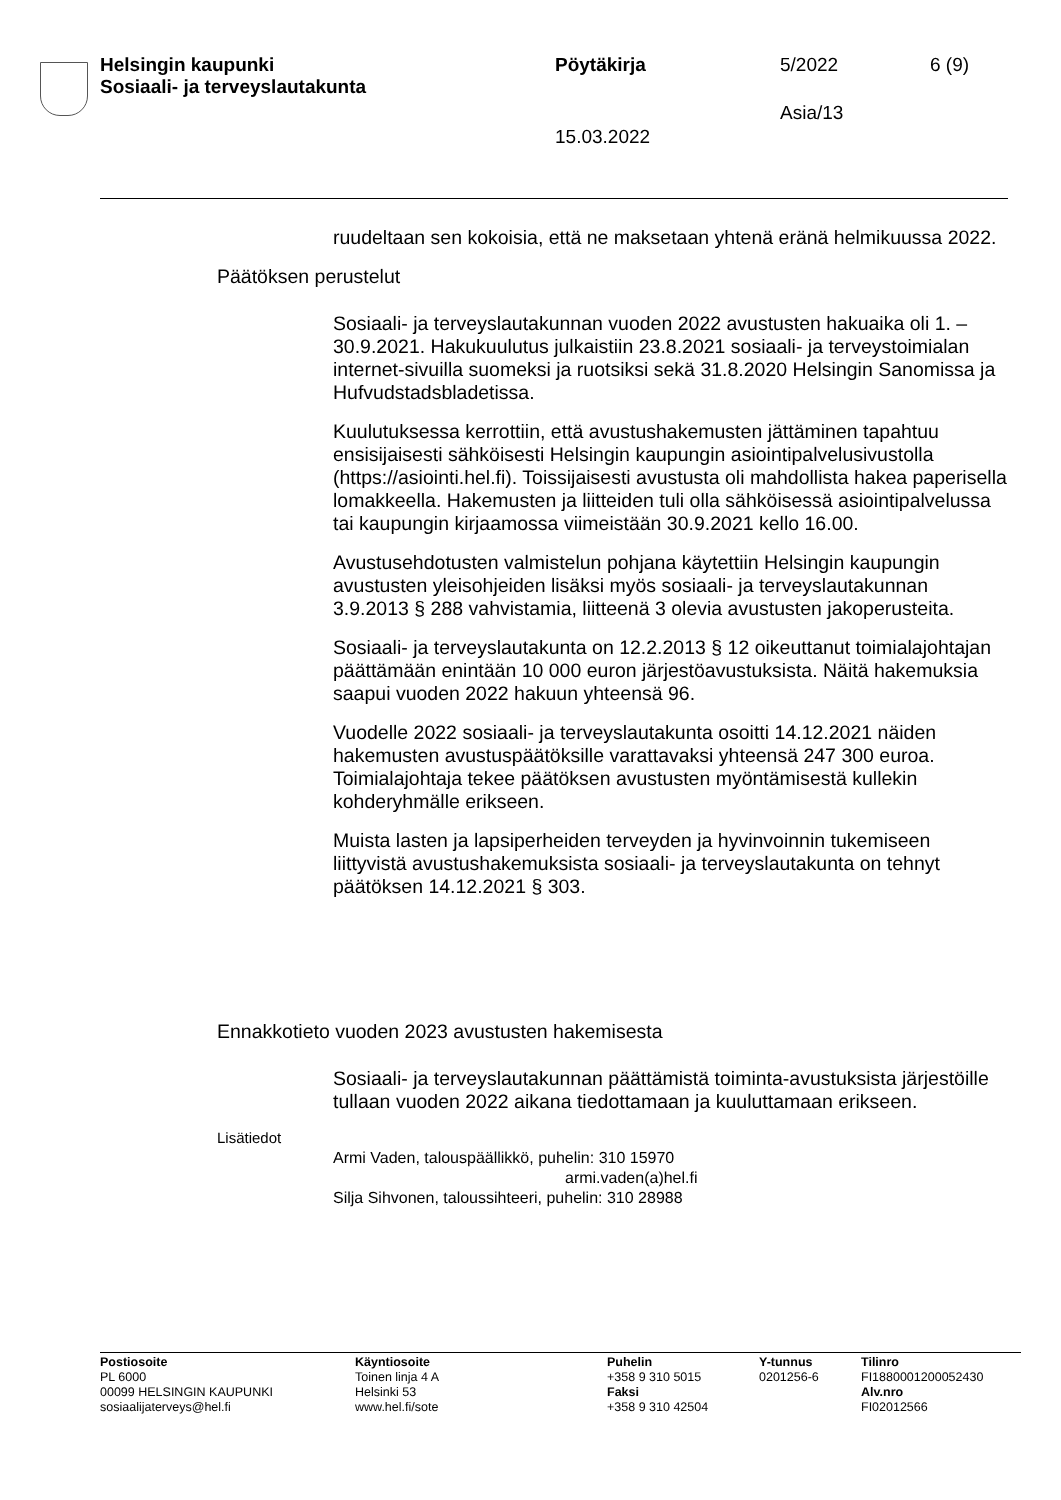Helsingin kaupunki
Sosiaali- ja terveyslautakunta
Pöytäkirja 5/2022 6 (9)
Asia/13
15.03.2022
ruudeltaan sen kokoisia, että ne maksetaan yhtenä eränä helmikuussa 2022.
Päätöksen perustelut
Sosiaali- ja terveyslautakunnan vuoden 2022 avustusten hakuaika oli 1. – 30.9.2021. Hakukuulutus julkaistiin 23.8.2021 sosiaali- ja terveys­toimialan internet-sivuilla suomeksi ja ruotsiksi sekä 31.8.2020 Helsin­gin Sanomissa ja Hufvudstadsbladetissa.
Kuulutuksessa kerrottiin, että avustushakemusten jättäminen tapahtuu ensisijaisesti sähköisesti Helsingin kaupungin asiointipalvelusivustolla (https://asiointi.hel.fi). Toissijaisesti avustusta oli mahdollista hakea pa­perisella lomakkeella. Hakemusten ja liitteiden tuli olla sähköisessä asiointipalvelussa tai kaupungin kirjaamossa viimeistään 30.9.2021 kel­lo 16.00.
Avustusehdotusten valmistelun pohjana käytettiin Helsingin kaupungin avustusten yleisohjeiden lisäksi myös sosiaali- ja terveyslautakunnan 3.9.2013 § 288 vahvistamia, liitteenä 3 olevia avustusten jakoperustei­ta.
Sosiaali- ja terveyslautakunta on 12.2.2013 § 12 oikeuttanut toimiala­johtajan päättämään enintään 10 000 euron järjestöavustuksista. Näitä hakemuksia saapui vuoden 2022 hakuun yhteensä 96.
Vuodelle 2022 sosiaali- ja terveyslautakunta osoitti 14.12.2021 näiden hakemusten avustuspäätöksille varattavaksi yhteensä 247 300 euroa. Toimialajohtaja tekee päätöksen avustusten myöntämisestä kullekin kohderyhmälle erikseen.
Muista lasten ja lapsiperheiden terveyden ja hyvinvoinnin tukemiseen liittyvistä avustushakemuksista sosiaali- ja terveyslautakunta on tehnyt päätöksen 14.12.2021 § 303.
Ennakkotieto vuoden 2023 avustusten hakemisesta
Sosiaali- ja terveyslautakunnan päättämistä toiminta-avustuksista jär­jestöille tullaan vuoden 2022 aikana tiedottamaan ja kuuluttamaan erik­seen.
Lisätiedot
Armi Vaden, talouspäällikkö, puhelin: 310 15970
armi.vaden(a)hel.fi
Silja Sihvonen, taloussihteeri, puhelin: 310 28988
Postiosoite
PL 6000
00099 HELSINGIN KAUPUNKI
sosiaalijaterveys@hel.fi
Käyntiosoite
Toinen linja 4 A
Helsinki 53
www.hel.fi/sote
Puhelin
+358 9 310 5015
Faksi
+358 9 310 42504
Y-tunnus
0201256-6
Tilinro
FI1880001200052430
Alv.nro
FI02012566